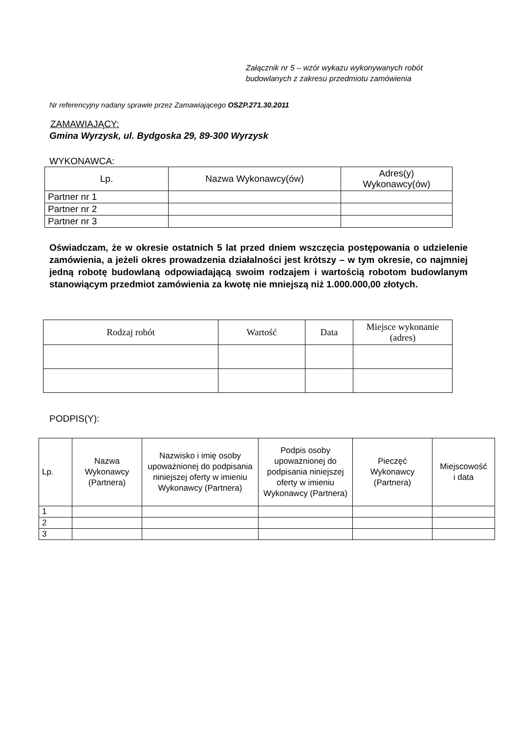Załącznik nr 5 – wzór wykazu wykonywanych robót
budowlanych z zakresu przedmiotu zamówienia
Nr referencyjny nadany sprawie przez Zamawiającego OSZP.271.30.2011
ZAMAWIAJĄCY:
Gmina Wyrzysk, ul. Bydgoska 29, 89-300 Wyrzysk
WYKONAWCA:
| Lp. | Nazwa Wykonawcy(ów) | Adres(y) Wykonawcy(ów) |
| --- | --- | --- |
| Partner nr 1 | | |
| Partner nr 2 | | |
| Partner nr 3 | | |
Oświadczam, że w okresie ostatnich 5 lat przed dniem wszczęcia postępowania o udzielenie zamówienia, a jeżeli okres prowadzenia działalności jest krótszy – w tym okresie, co najmniej jedną robotę budowlaną odpowiadającą swoim rodzajem i wartością robotom budowlanym stanowiącym przedmiot zamówienia za kwotę nie mniejszą niż 1.000.000,00 złotych.
| Rodzaj robót | Wartość | Data | Miejsce wykonanie (adres) |
| --- | --- | --- | --- |
PODPIS(Y):
| Lp. | Nazwa Wykonawcy (Partnera) | Nazwisko i imię osoby upoważnionej do podpisania niniejszej oferty w imieniu Wykonawcy (Partnera) | Podpis osoby upoważnionej do podpisania niniejszej oferty w imieniu Wykonawcy (Partnera) | Pieczęć Wykonawcy (Partnera) | Miejscowość i data |
| --- | --- | --- | --- | --- | --- |
| 1 | | | | | |
| 2 | | | | | |
| 3 | | | | | |